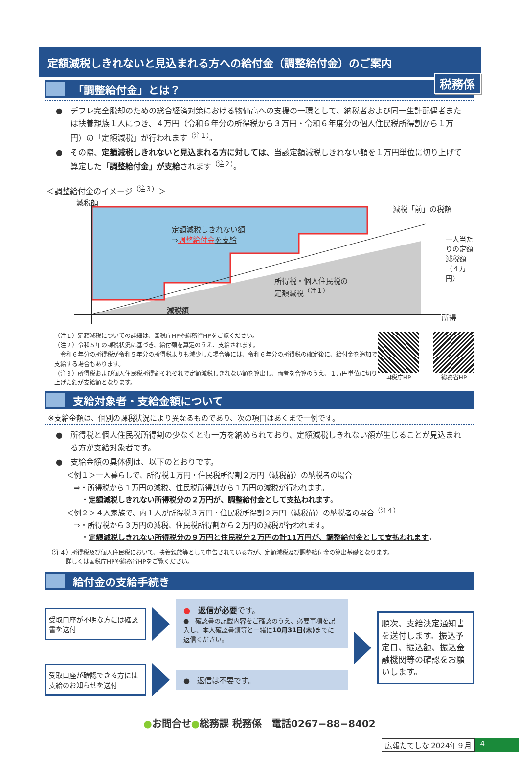税務係
定額減税しきれないと見込まれる方への給付金（調整給付金）のご案内
「調整給付金」とは？
●　デフレ完全脱却のための総合経済対策における物価高への支援の一環として、納税者および同一生計配偶者または扶養親族１人につき、４万円（令和６年分の所得税から３万円・令和６年度分の個人住民税所得割から１万円）の「定額減税」が行われます<sup>（注１）</sup>。
●　その際、定額減税しきれないと見込まれる方に対しては、当該定額減税しきれない額を１万円単位に切り上げて算定した「調整給付金」が支給されます<sup>（注２）</sup>。
＜調整給付金のイメージ<sup>（注３）</sup>＞
減税額
減税「前」の税額
定額減税しきれない額
⇒調整給付金 を支給
所得税・個人住民税の
定額減税<sup>（注１）</sup>
減税額
一人当たりの定額減税額（４万円）
所得
（注１）定額減税についての詳細は、国税庁HPや総務省HPをご覧ください。
（注２）令和５年の課税状況に基づき、給付額を算定のうえ、支給されます。
　令和６年分の所得税が令和５年分の所得税よりも減少した場合等には、令和６年分の所得税の確定後に、給付金を追加で支給する場合もあります。
（注３）所得税および個人住民税所得割それぞれで定額減税しきれない額を算出し、両者を合算のうえ、１万円単位に切り上げた額が支給額となります。
国税庁HP 総務省HP
支給対象者・支給金額について
※支給金額は、個別の課税状況により異なるものであり、次の項目はあくまで一例です。
●　所得税と個人住民税所得割の少なくとも一方を納められており、定額減税しきれない額が生じることが見込まれる方が支給対象者です。
●　支給金額の具体例は、以下のとおりです。
＜例１＞一人暮らしで、所得税１万円・住民税所得割２万円（減税前）の納税者の場合
　⇒・所得税から１万円の減税、住民税所得割から１万円の減税が行われます。
　　・定額減税しきれない所得税分の２万円が、調整給付金として支払われます。
＜例２＞４人家族で、内１人が所得税３万円・住民税所得割２万円（減税前）の納税者の場合<sup>（注４）</sup>
　⇒・所得税から３万円の減税、住民税所得割から２万円の減税が行われます。
　　・定額減税しきれない所得税分の９万円と住民税分２万円の計11万円が、調整給付金として支払われます。
（注４）所得税及び個人住民税において、扶養親族等として申告されている方が、定額減税及び調整給付金の算出基礎となります。
　　　詳しくは国税庁HPや総務省HPをご覧ください。
給付金の支給手続き
受取口座が不明な方には確認書を送付
●　返信が必要です。
●　確認書の記載内容をご確認のうえ、必要事項を記入し、本人確認書類等と一緒に10月31日(木) までに返信ください。
受取口座が確認できる方には支給のお知らせを送付
●　返信は不要です。
順次、支給決定通知書を送付します。振込予定日、振込額、振込金融機関等の確認をお願いします。
●お問合せ●総務課 税務係　電話0267−88−8402
広報たてしな 2024年９月 4